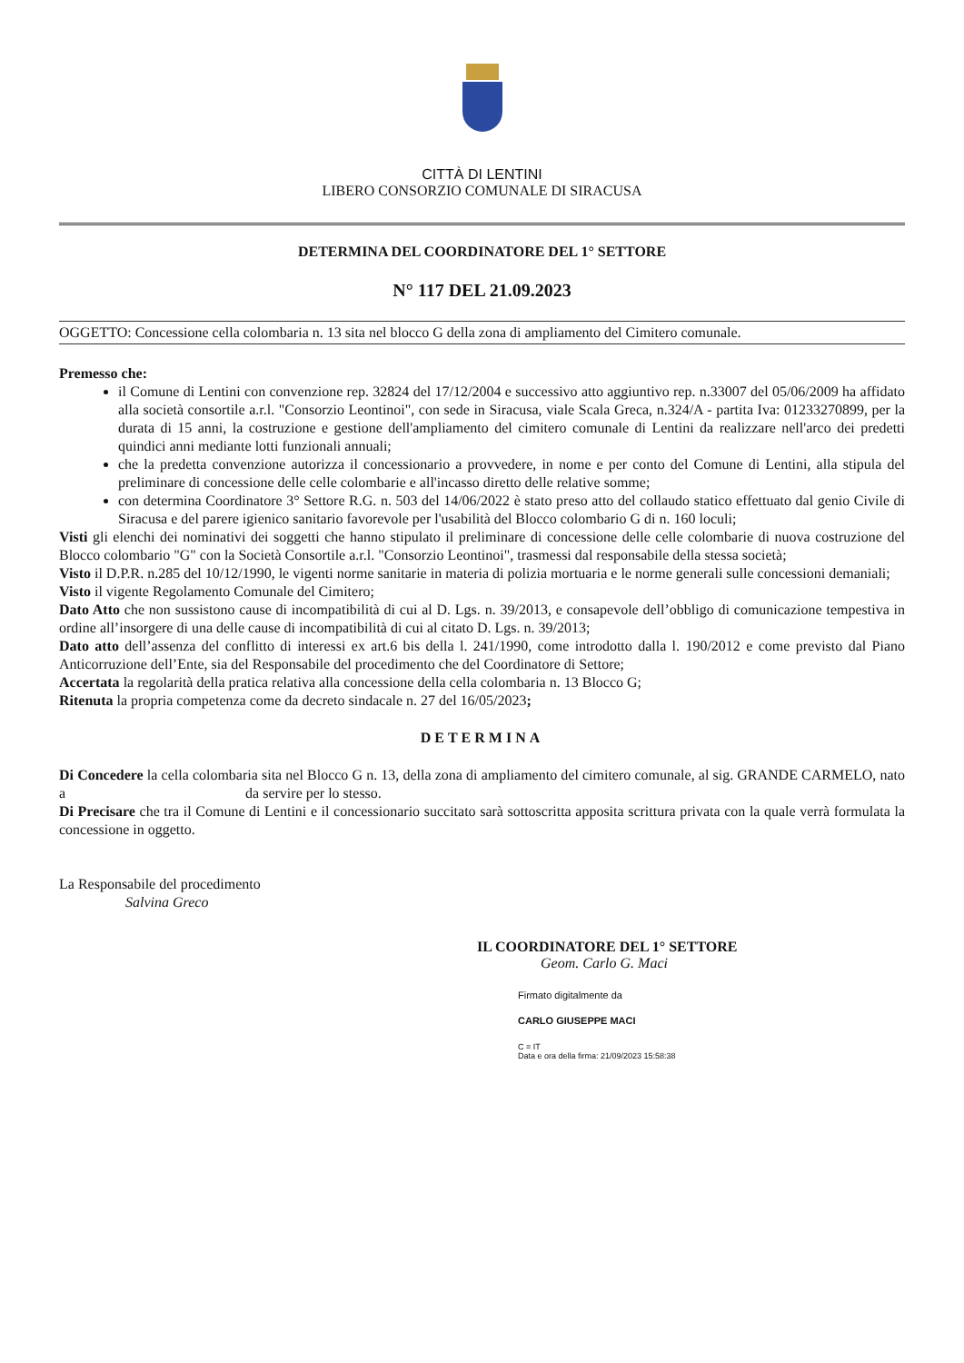CITTÀ DI LENTINI
LIBERO CONSORZIO COMUNALE DI SIRACUSA
DETERMINA DEL COORDINATORE DEL 1° SETTORE
N° 117 DEL 21.09.2023
OGGETTO: Concessione cella colombaria n. 13 sita nel blocco G della zona di ampliamento del Cimitero comunale.
Premesso che:
il Comune di Lentini con convenzione rep. 32824 del 17/12/2004 e successivo atto aggiuntivo rep. n.33007 del 05/06/2009 ha affidato alla società consortile a.r.l. "Consorzio Leontinoi", con sede in Siracusa, viale Scala Greca, n.324/A - partita Iva: 01233270899, per la durata di 15 anni, la costruzione e gestione dell'ampliamento del cimitero comunale di Lentini da realizzare nell'arco dei predetti quindici anni mediante lotti funzionali annuali;
che la predetta convenzione autorizza il concessionario a provvedere, in nome e per conto del Comune di Lentini, alla stipula del preliminare di concessione delle celle colombarie e all'incasso diretto delle relative somme;
con determina Coordinatore 3° Settore R.G. n. 503 del 14/06/2022 è stato preso atto del collaudo statico effettuato dal genio Civile di Siracusa e del parere igienico sanitario favorevole per l'usabilità del Blocco colombario G di n. 160 loculi;
Visti gli elenchi dei nominativi dei soggetti che hanno stipulato il preliminare di concessione delle celle colombarie di nuova costruzione del Blocco colombario "G" con la Società Consortile a.r.l. "Consorzio Leontinoi", trasmessi dal responsabile della stessa società;
Visto il D.P.R. n.285 del 10/12/1990, le vigenti norme sanitarie in materia di polizia mortuaria e le norme generali sulle concessioni demaniali;
Visto il vigente Regolamento Comunale del Cimitero;
Dato Atto che non sussistono cause di incompatibilità di cui al D. Lgs. n. 39/2013, e consapevole dell’obbligo di comunicazione tempestiva in ordine all’insorgere di una delle cause di incompatibilità di cui al citato D. Lgs. n. 39/2013;
Dato atto dell’assenza del conflitto di interessi ex art.6 bis della l. 241/1990, come introdotto dalla l. 190/2012 e come previsto dal Piano Anticorruzione dell’Ente, sia del Responsabile del procedimento che del Coordinatore di Settore;
Accertata la regolarità della pratica relativa alla concessione della cella colombaria n. 13 Blocco G;
Ritenuta la propria competenza come da decreto sindacale n. 27 del 16/05/2023;
DETERMINA
Di Concedere la cella colombaria sita nel Blocco G n. 13, della zona di ampliamento del cimitero comunale, al sig. GRANDE CARMELO, nato a da servire per lo stesso.
Di Precisare che tra il Comune di Lentini e il concessionario succitato sarà sottoscritta apposita scrittura privata con la quale verrà formulata la concessione in oggetto.
La Responsabile del procedimento
Salvina Greco
IL COORDINATORE DEL 1° SETTORE
Geom. Carlo G. Maci
Firmato digitalmente da
CARLO GIUSEPPE MACI
C = IT
Data e ora della firma: 21/09/2023 15:58:38